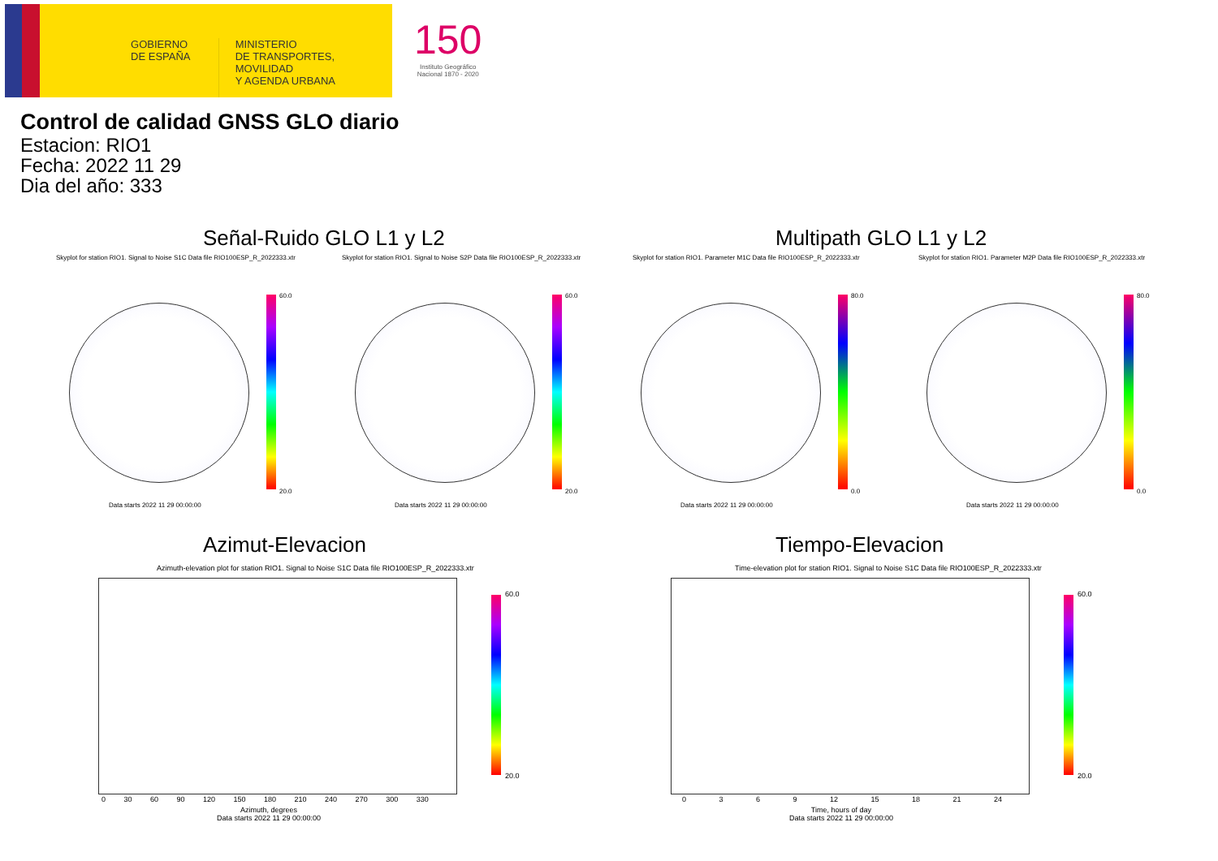GOBIERNO
DE ESPAÑA
MINISTERIO
DE TRANSPORTES, MOVILIDAD
Y AGENDA URBANA
150
Instituto Geográfico
Nacional 1870 - 2020
Control de calidad GNSS GLO diario
Estacion: RIO1
Fecha: 2022 11 29
Dia del año: 333
Señal-Ruido GLO L1 y L2 Multipath GLO L1 y L2
Skyplot for station RIO1. Signal to Noise S1C Data file RIO100ESP_R_2022333.xtr
Skyplot for station RIO1. Signal to Noise S2P Data file RIO100ESP_R_2022333.xtr
Skyplot for station RIO1. Parameter M1C Data file RIO100ESP_R_2022333.xtr
Skyplot for station RIO1. Parameter M2P Data file RIO100ESP_R_2022333.xtr
60.0
20.0
60.0
20.0
80.0
0.0
80.0
0.0
Data starts 2022 11 29 00:00:00
Data starts 2022 11 29 00:00:00
Data starts 2022 11 29 00:00:00
Data starts 2022 11 29 00:00:00
Azimut-Elevacion Tiempo-Elevacion
Azimuth-elevation plot for station RIO1. Signal to Noise S1C Data file RIO100ESP_R_2022333.xtr
Time-elevation plot for station RIO1. Signal to Noise S1C Data file RIO100ESP_R_2022333.xtr
60.0
20.0
60.0
20.0
0 30 60 90 120 150 180 210 240 270 300 330
Azimuth, degrees
Data starts 2022 11 29 00:00:00
0 3 6 9 12 15 18 21 24
Time, hours of day
Data starts 2022 11 29 00:00:00